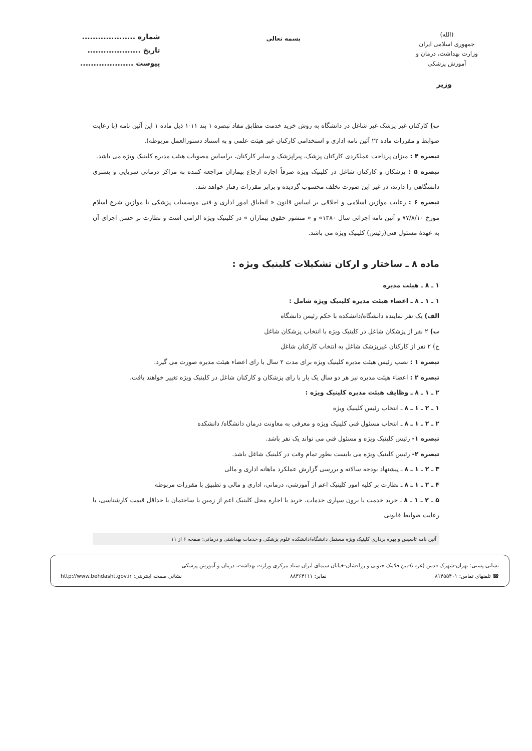(الله)
جمهوری اسلامی ایران
وزارت بهداشت، درمان و آموزش پزشکی
بسمه تعالی
شماره ....................
تاریخ ....................
پیوست ....................
وزیر
ب) کارکنان غیر پزشک غیر شاغل در دانشگاه به روش خرید خدمت مطابق مفاد تبصره ۱ بند ۱۱-۱ ذیل ماده ۱ این آئین نامه (با رعایت ضوابط و مقررات ماده ۲۲ آئین نامه اداری و استخدامی کارکنان غیر هیئت علمی و به استناد دستورالعمل مربوطه).
تبصره ۴ : میزان پرداخت عملکردی کارکنان پزشک، پیراپزشک و سایر کارکنان، براساس مصوبات هیئت مدیره کلینیک ویژه می باشد.
تبصره ۵ : پزشکان و کارکنان شاغل در کلینیک ویژه صرفاً اجازه ارجاع بیماران مراجعه کننده به مراکز درمانی سرپایی و بستری دانشگاهی را دارند، در غیر این صورت تخلف محسوب گردیده و برابر مقررات رفتار خواهد شد.
تبصره ۶ : رعایت موازین اسلامی و اخلاقی بر اساس قانون « انطباق امور اداری و فنی موسسات پزشکی با موازین شرع اسلام مورخ ۷۷/۸/۱۰ و آئین نامه اجرائی سال ۱۳۸۰» و « منشور حقوق بیماران » در کلینیک ویژه الزامی است و نظارت بر حسن اجرای آن به عهدهٔ مسئول فنی(رئیس) کلینیک ویژه می باشد.
ماده ۸ ـ ساختار و ارکان تشکیلات کلینیک ویژه :
۱ ـ ۸ ـ هیئت مدیره
۱ ـ ۱ ـ ۸ ـ اعضاء هیئت مدیره کلینیک ویژه شامل :
الف) یک نفر نماینده دانشگاه/دانشکده با حکم رئیس دانشگاه
ب) ۲ نفر از پزشکان شاغل در کلینیک ویژه با انتخاب پزشکان شاغل
ج) ۲ نفر از کارکنان غیرپزشک شاغل به انتخاب کارکنان شاغل
تبصره ۱ : نصب رئیس هیئت مدیره کلینیک ویژه برای مدت ۲ سال با رای اعضاء هیئت مدیره صورت می گیرد.
تبصره ۲ : اعضاء هیئت مدیره نیز هر دو سال یک بار با رای پزشکان و کارکنان شاغل در کلینیک ویژه تغییر خواهند یافت.
۲ ـ ۱ ـ ۸ ـ وظایف هیئت مدیره کلینیک ویژه :
۱ ـ ۲ ـ ۱ ـ ۸ ـ انتخاب رئیس کلینیک ویژه
۲ ـ ۲ ـ ۱ ـ ۸ ـ انتخاب مسئول فنی کلینیک ویژه و معرفی به معاونت درمان دانشگاه/ دانشکده
تبصره ۱- رئیس کلینیک ویژه و مسئول فنی می تواند یک نفر باشد.
تبصره ۲- رئیس کلینیک ویژه می بایست بطور تمام وقت در کلینیک شاغل باشد.
۳ ـ ۲ ـ ۱ ـ ۸ ـ پیشنهاد بودجه سالانه و بررسی گزارش عملکرد ماهانه اداری و مالی
۴ ـ ۲ ـ ۱ ـ ۸ ـ نظارت بر کلیه امور کلینیک اعم از آموزشی، درمانی، اداری و مالی و تطبیق با مقررات مربوطه
۵ ـ ۲ ـ ۱ ـ ۸ ـ خرید خدمت یا برون سپاری خدمات، خرید یا اجاره محل کلینیک اعم از زمین یا ساختمان با حداقل قیمت کارشناسی، با رعایت ضوابط قانونی
آئین نامه تاسیس و بهره برداری کلینیک ویژه مستقل دانشگاه/دانشکده علوم پزشکی و خدمات بهداشتی و درمانی: صفحه ۶ از ۱۱
نشانی پستی: تهران-شهرک قدس (غرب)-بین فلامک جنوبی و زرافشان-خیابان سیمای ایران ستاد مرکزی وزارت بهداشت، درمان و آموزش پزشکی
☎ تلفنهای تماس: ۸۱۴۵۵۴۰۱ نمابر: ۸۸۳۶۴۱۱۱ نشانی صفحه اینترنتی: http://www.behdasht.gov.ir